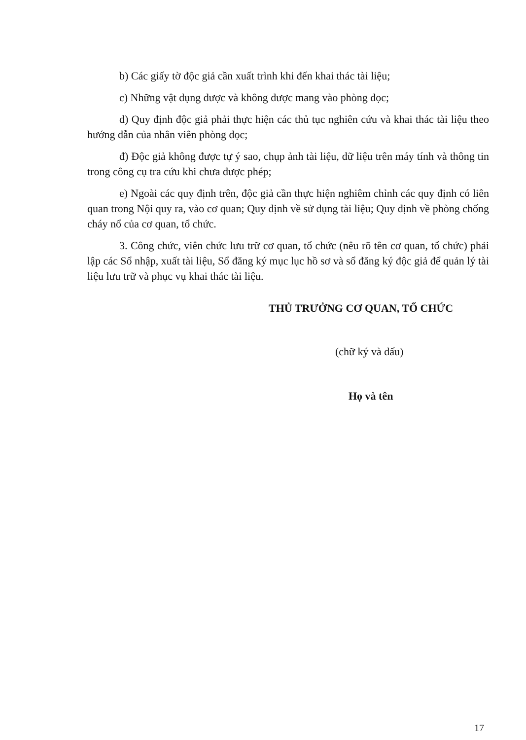b) Các giấy tờ độc giả cần xuất trình khi đến khai thác tài liệu;
c) Những vật dụng được và không được mang vào phòng đọc;
d) Quy định độc giả phải thực hiện các thủ tục nghiên cứu và khai thác tài liệu theo hướng dẫn của nhân viên phòng đọc;
đ) Độc giả không được tự ý sao, chụp ảnh tài liệu, dữ liệu trên máy tính và thông tin trong công cụ tra cứu khi chưa được phép;
e) Ngoài các quy định trên, độc giả cần thực hiện nghiêm chỉnh các quy định có liên quan trong Nội quy ra, vào cơ quan; Quy định về sử dụng tài liệu; Quy định về phòng chống cháy nổ của cơ quan, tổ chức.
3. Công chức, viên chức lưu trữ cơ quan, tổ chức (nêu rõ tên cơ quan, tổ chức) phải lập các Sổ nhập, xuất tài liệu, Sổ đăng ký mục lục hồ sơ và sổ đăng ký độc giả để quản lý tài liệu lưu trữ và phục vụ khai thác tài liệu.
THỦ TRƯỞNG CƠ QUAN, TỔ CHỨC
(chữ ký và dấu)
Họ và tên
17